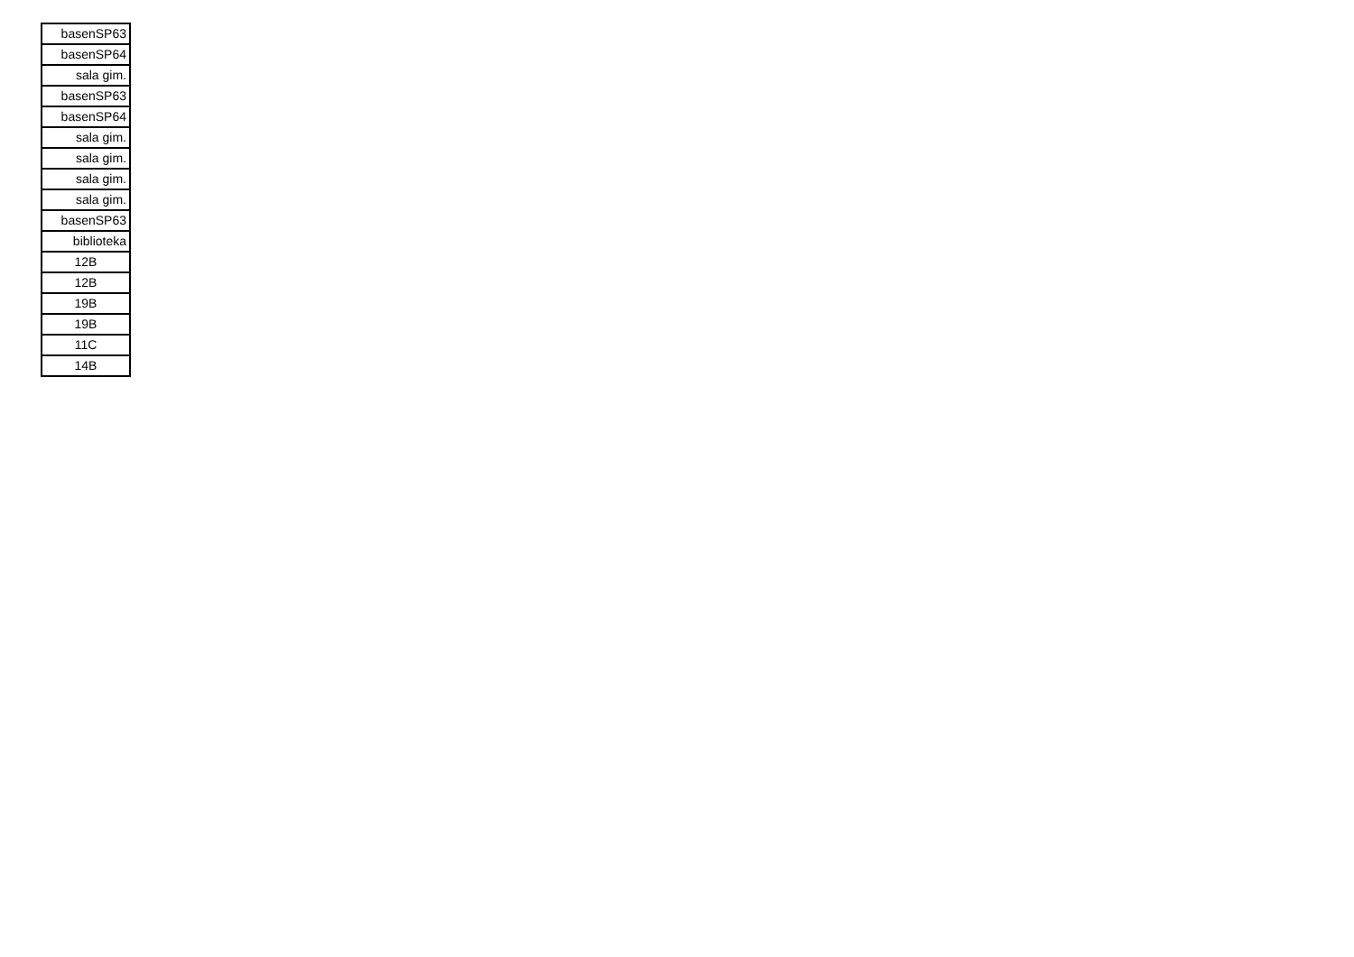| basenSP63 |
| basenSP64 |
| sala gim. |
| basenSP63 |
| basenSP64 |
| sala gim. |
| sala gim. |
| sala gim. |
| sala gim. |
| basenSP63 |
| biblioteka |
| 12B |
| 12B |
| 19B |
| 19B |
| 11C |
| 14B |